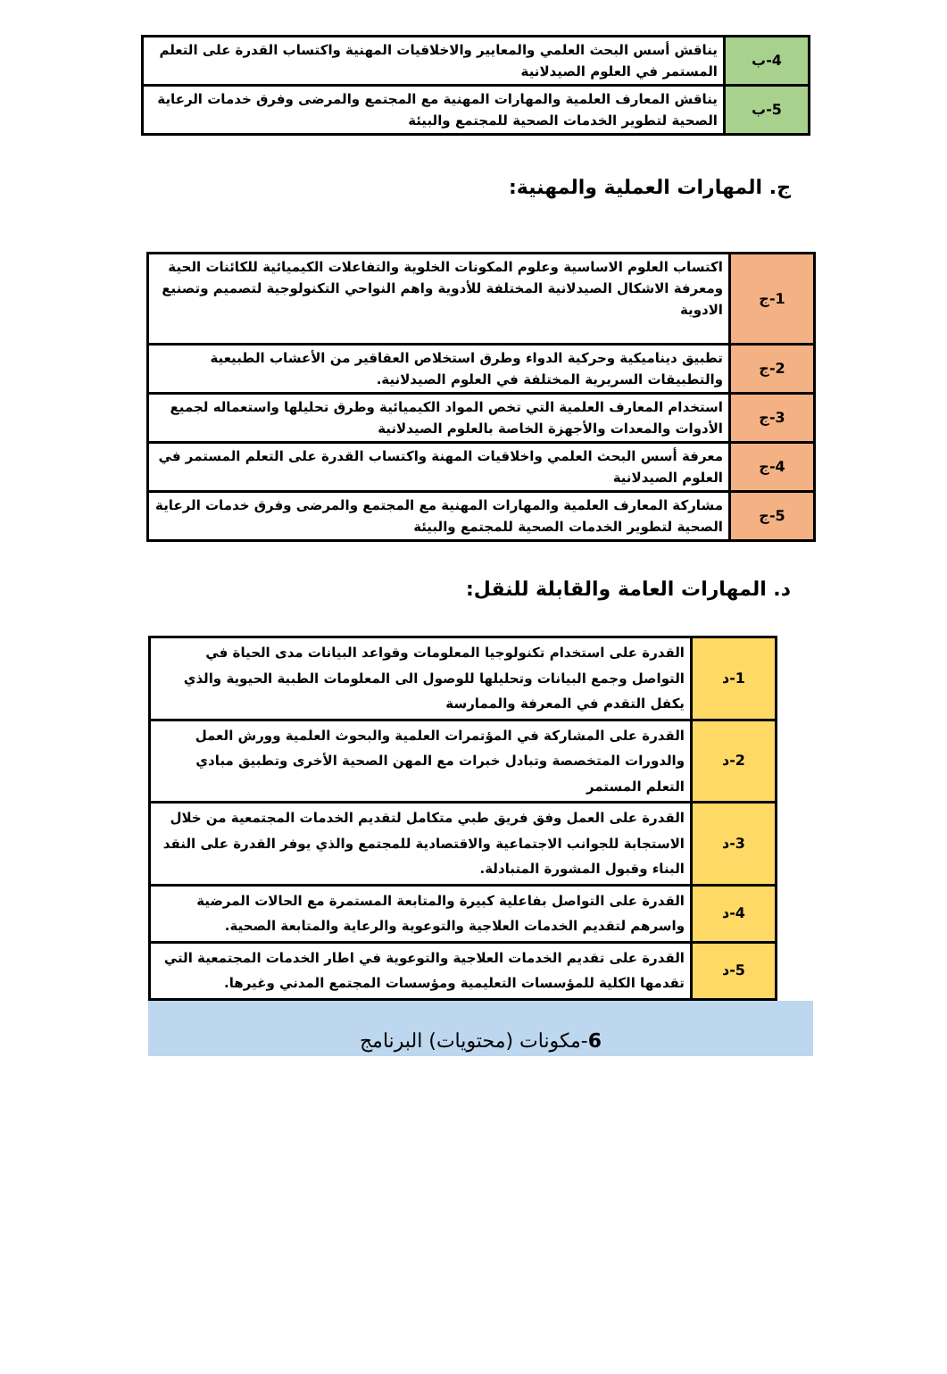| 4-ب | يناقش أسس البحث العلمي والمعايير والاخلاقيات المهنية واكتساب القدرة على التعلم المستمر في العلوم الصيدلانية |
| 5-ب | يناقش المعارف العلمية والمهارات المهنية مع المجتمع والمرضى وفرق خدمات الرعاية الصحية لتطوير الخدمات الصحية للمجتمع والبيئة |
ج. المهارات العملية والمهنية:
| 1-ج | اكتساب العلوم الاساسية وعلوم المكونات الخلوية والتفاعلات الكيميائية للكائنات الحية ومعرفة الاشكال الصيدلانية المختلفة للأدوية واهم النواحي التكنولوجية لتصميم وتصنيع الادوية |
| 2-ج | تطبيق ديناميكية وحركية الدواء وطرق استخلاص العقاقير من الأعشاب الطبيعية والتطبيقات السريرية المختلفة في العلوم الصيدلانية. |
| 3-ج | استخدام المعارف العلمية التي تخص المواد الكيميائية وطرق تحليلها واستعماله لجميع الأدوات والمعدات والأجهزة الخاصة بالعلوم الصيدلانية |
| 4-ج | معرفة أسس البحث العلمي واخلاقيات المهنة واكتساب القدرة على التعلم المستمر في العلوم الصيدلانية |
| 5-ج | مشاركة المعارف العلمية والمهارات المهنية مع المجتمع والمرضى وفرق خدمات الرعاية الصحية لتطوير الخدمات الصحية للمجتمع والبيئة |
د. المهارات العامة والقابلة للنقل:
| 1-د | القدرة على استخدام تكنولوجيا المعلومات وقواعد البيانات مدى الحياة في التواصل وجمع البيانات وتحليلها للوصول الى المعلومات الطبية الحيوية والذي يكفل التقدم في المعرفة والممارسة |
| 2-د | القدرة على المشاركة في المؤتمرات العلمية والبحوث العلمية وورش العمل والدورات المتخصصة وتبادل خبرات مع المهن الصحية الأخرى وتطبيق مبادي التعلم المستمر |
| 3-د | القدرة على العمل وفق فريق طبي متكامل لتقديم الخدمات المجتمعية من خلال الاستجابة للجوانب الاجتماعية والاقتصادية للمجتمع والذي يوفر القدرة على النقد البناء وقبول المشورة المتبادلة. |
| 4-د | القدرة على التواصل بفاعلية كبيرة والمتابعة المستمرة مع الحالات المرضية واسرهم لتقديم الخدمات العلاجية والتوعوية والرعاية والمتابعة الصحية. |
| 5-د | القدرة على تقديم الخدمات العلاجية والتوعوية في اطار الخدمات المجتمعية التي تقدمها الكلية للمؤسسات التعليمية ومؤسسات المجتمع المدني وغيرها. |
6-مكونات (محتويات) البرنامج